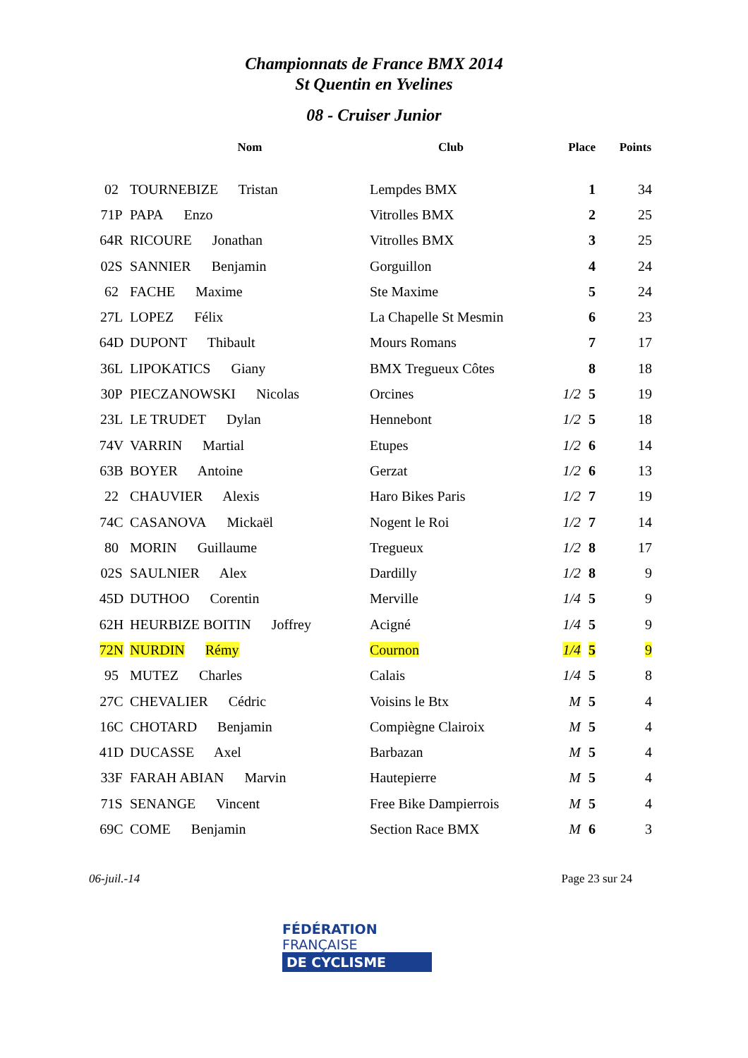Championnats de France BMX 2014
St Quentin en Yvelines
08 - Cruiser Junior
| | Nom | Club | Place | Points |
| --- | --- | --- | --- | --- |
| 02 | TOURNEBIZE Tristan | Lempdes BMX | 1 | 34 |
| 71P | PAPA Enzo | Vitrolles BMX | 2 | 25 |
| 64R | RICOURE Jonathan | Vitrolles BMX | 3 | 25 |
| 02S | SANNIER Benjamin | Gorguillon | 4 | 24 |
| 62 | FACHE Maxime | Ste Maxime | 5 | 24 |
| 27L | LOPEZ Félix | La Chapelle St Mesmin | 6 | 23 |
| 64D | DUPONT Thibault | Mours Romans | 7 | 17 |
| 36L | LIPOKATICS Giany | BMX Tregueux Côtes | 8 | 18 |
| 30P | PIECZANOWSKI Nicolas | Orcines | 1/2 5 | 19 |
| 23L | LE TRUDET Dylan | Hennebont | 1/2 5 | 18 |
| 74V | VARRIN Martial | Etupes | 1/2 6 | 14 |
| 63B | BOYER Antoine | Gerzat | 1/2 6 | 13 |
| 22 | CHAUVIER Alexis | Haro Bikes Paris | 1/2 7 | 19 |
| 74C | CASANOVA Mickaël | Nogent le Roi | 1/2 7 | 14 |
| 80 | MORIN Guillaume | Tregueux | 1/2 8 | 17 |
| 02S | SAULNIER Alex | Dardilly | 1/2 8 | 9 |
| 45D | DUTHOO Corentin | Merville | 1/4 5 | 9 |
| 62H | HEURBIZE BOITIN Joffrey | Acigné | 1/4 5 | 9 |
| 72N | NURDIN Rémy | Cournon | 1/4 5 | 9 |
| 95 | MUTEZ Charles | Calais | 1/4 5 | 8 |
| 27C | CHEVALIER Cédric | Voisins le Btx | M 5 | 4 |
| 16C | CHOTARD Benjamin | Compiègne Clairoix | M 5 | 4 |
| 41D | DUCASSE Axel | Barbazan | M 5 | 4 |
| 33F | FARAH ABIAN Marvin | Hautepierre | M 5 | 4 |
| 71S | SENANGE Vincent | Free Bike Dampierrois | M 5 | 4 |
| 69C | COME Benjamin | Section Race BMX | M 6 | 3 |
06-juil.-14 Page 23 sur 24
FÉDÉRATION
FRANÇAISE
DE CYCLISME